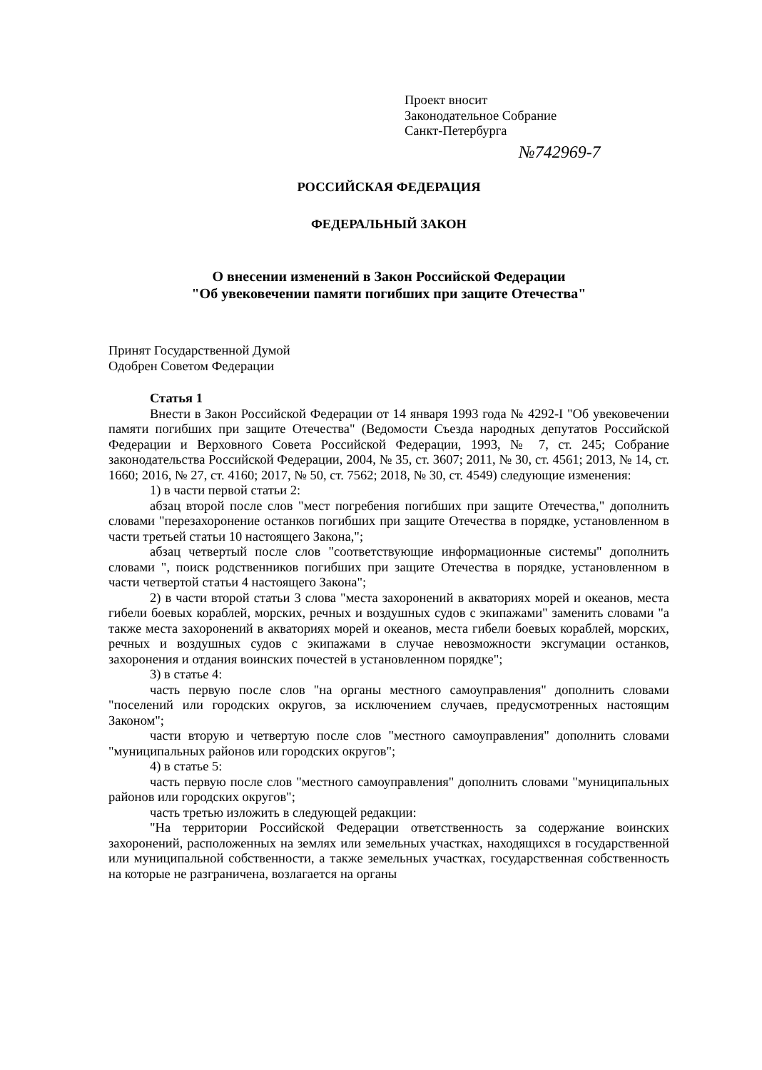Проект вносит
Законодательное Собрание
Санкт-Петербурга
№742969-7
РОССИЙСКАЯ ФЕДЕРАЦИЯ
ФЕДЕРАЛЬНЫЙ ЗАКОН
О внесении изменений в Закон Российской Федерации
"Об увековечении памяти погибших при защите Отечества"
Принят Государственной Думой
Одобрен Советом Федерации
Статья 1
Внести в Закон Российской Федерации от 14 января 1993 года № 4292-I "Об увековечении памяти погибших при защите Отечества" (Ведомости Съезда народных депутатов Российской Федерации и Верховного Совета Российской Федерации, 1993, № 7, ст. 245; Собрание законодательства Российской Федерации, 2004, № 35, ст. 3607; 2011, № 30, ст. 4561; 2013, № 14, ст. 1660; 2016, № 27, ст. 4160; 2017, № 50, ст. 7562; 2018, № 30, ст. 4549) следующие изменения:
1) в части первой статьи 2:
абзац второй после слов "мест погребения погибших при защите Отечества," дополнить словами "перезахоронение останков погибших при защите Отечества в порядке, установленном в части третьей статьи 10 настоящего Закона,";
абзац четвертый после слов "соответствующие информационные системы" дополнить словами ", поиск родственников погибших при защите Отечества в порядке, установленном в части четвертой статьи 4 настоящего Закона";
2) в части второй статьи 3 слова "места захоронений в акваториях морей и океанов, места гибели боевых кораблей, морских, речных и воздушных судов с экипажами" заменить словами "а также места захоронений в акваториях морей и океанов, места гибели боевых кораблей, морских, речных и воздушных судов с экипажами в случае невозможности эксгумации останков, захоронения и отдания воинских почестей в установленном порядке";
3) в статье 4:
часть первую после слов "на органы местного самоуправления" дополнить словами "поселений или городских округов, за исключением случаев, предусмотренных настоящим Законом";
части вторую и четвертую после слов "местного самоуправления" дополнить словами "муниципальных районов или городских округов";
4) в статье 5:
часть первую после слов "местного самоуправления" дополнить словами "муниципальных районов или городских округов";
часть третью изложить в следующей редакции:
"На территории Российской Федерации ответственность за содержание воинских захоронений, расположенных на землях или земельных участках, находящихся в государственной или муниципальной собственности, а также земельных участках, государственная собственность на которые не разграничена, возлагается на органы